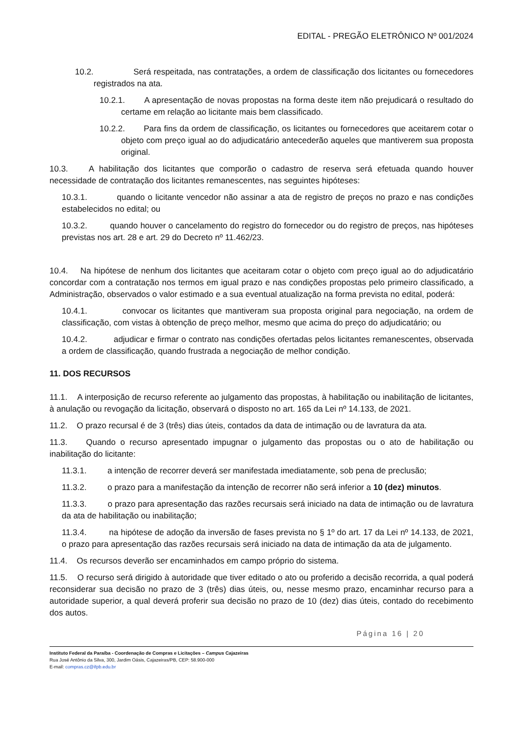EDITAL - PREGÃO ELETRÔNICO Nº 001/2024
10.2. Será respeitada, nas contratações, a ordem de classificação dos licitantes ou fornecedores registrados na ata.
10.2.1. A apresentação de novas propostas na forma deste item não prejudicará o resultado do certame em relação ao licitante mais bem classificado.
10.2.2. Para fins da ordem de classificação, os licitantes ou fornecedores que aceitarem cotar o objeto com preço igual ao do adjudicatário antecederão aqueles que mantiverem sua proposta original.
10.3. A habilitação dos licitantes que comporão o cadastro de reserva será efetuada quando houver necessidade de contratação dos licitantes remanescentes, nas seguintes hipóteses:
10.3.1. quando o licitante vencedor não assinar a ata de registro de preços no prazo e nas condições estabelecidos no edital; ou
10.3.2. quando houver o cancelamento do registro do fornecedor ou do registro de preços, nas hipóteses previstas nos art. 28 e art. 29 do Decreto nº 11.462/23.
10.4. Na hipótese de nenhum dos licitantes que aceitaram cotar o objeto com preço igual ao do adjudicatário concordar com a contratação nos termos em igual prazo e nas condições propostas pelo primeiro classificado, a Administração, observados o valor estimado e a sua eventual atualização na forma prevista no edital, poderá:
10.4.1. convocar os licitantes que mantiveram sua proposta original para negociação, na ordem de classificação, com vistas à obtenção de preço melhor, mesmo que acima do preço do adjudicatário; ou
10.4.2. adjudicar e firmar o contrato nas condições ofertadas pelos licitantes remanescentes, observada a ordem de classificação, quando frustrada a negociação de melhor condição.
11. DOS RECURSOS
11.1. A interposição de recurso referente ao julgamento das propostas, à habilitação ou inabilitação de licitantes, à anulação ou revogação da licitação, observará o disposto no art. 165 da Lei nº 14.133, de 2021.
11.2. O prazo recursal é de 3 (três) dias úteis, contados da data de intimação ou de lavratura da ata.
11.3. Quando o recurso apresentado impugnar o julgamento das propostas ou o ato de habilitação ou inabilitação do licitante:
11.3.1. a intenção de recorrer deverá ser manifestada imediatamente, sob pena de preclusão;
11.3.2. o prazo para a manifestação da intenção de recorrer não será inferior a 10 (dez) minutos.
11.3.3. o prazo para apresentação das razões recursais será iniciado na data de intimação ou de lavratura da ata de habilitação ou inabilitação;
11.3.4. na hipótese de adoção da inversão de fases prevista no § 1º do art. 17 da Lei nº 14.133, de 2021, o prazo para apresentação das razões recursais será iniciado na data de intimação da ata de julgamento.
11.4. Os recursos deverão ser encaminhados em campo próprio do sistema.
11.5. O recurso será dirigido à autoridade que tiver editado o ato ou proferido a decisão recorrida, a qual poderá reconsiderar sua decisão no prazo de 3 (três) dias úteis, ou, nesse mesmo prazo, encaminhar recurso para a autoridade superior, a qual deverá proferir sua decisão no prazo de 10 (dez) dias úteis, contado do recebimento dos autos.
Página 16 | 20
Instituto Federal da Paraíba - Coordenação de Compras e Licitações – Campus Cajazeiras
Rua José Antônio da Silva, 300, Jardim Oásis, Cajazeiras/PB, CEP: 58.900-000
E-mail: compras.cz@ifpb.edu.br